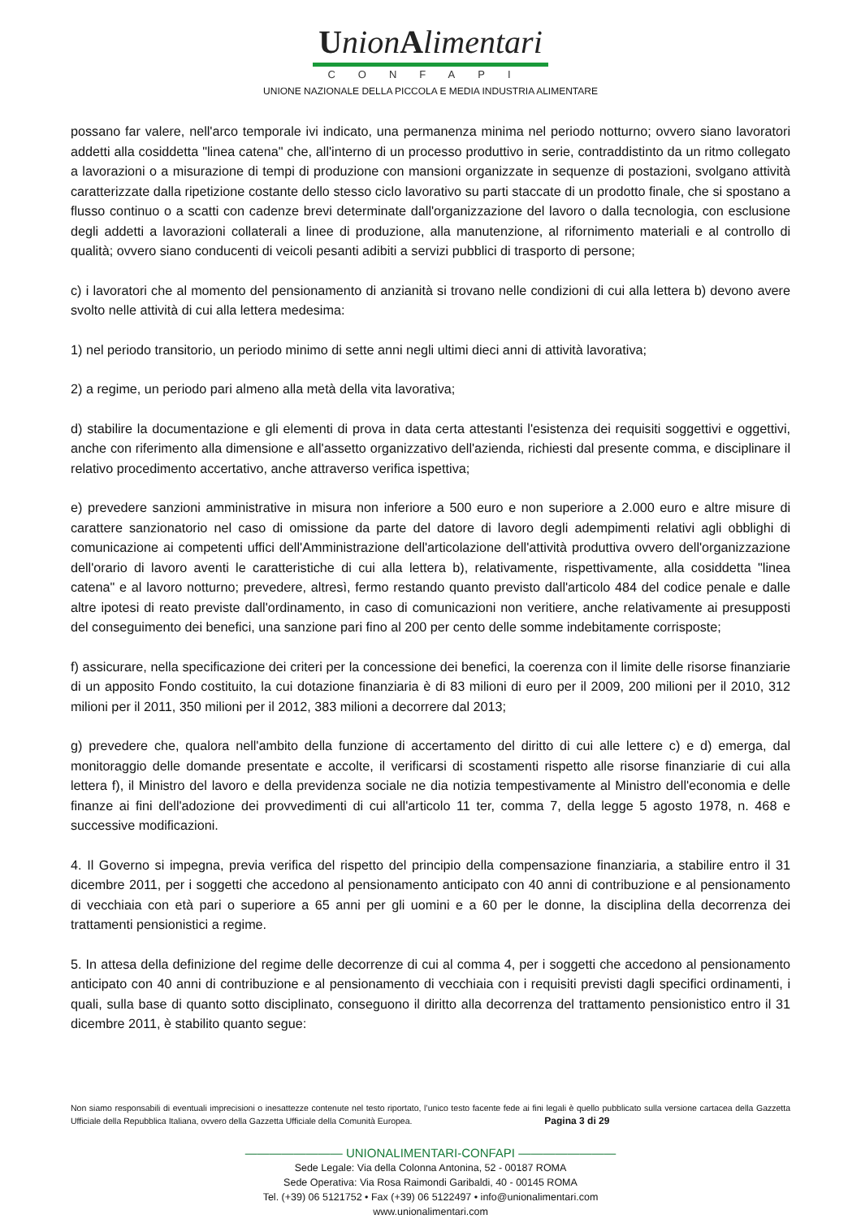UnionAlimentari
CONFAPI
UNIONE NAZIONALE DELLA PICCOLA E MEDIA INDUSTRIA ALIMENTARE
possano far valere, nell'arco temporale ivi indicato, una permanenza minima nel periodo notturno; ovvero siano lavoratori addetti alla cosiddetta "linea catena" che, all'interno di un processo produttivo in serie, contraddistinto da un ritmo collegato a lavorazioni o a misurazione di tempi di produzione con mansioni organizzate in sequenze di postazioni, svolgano attività caratterizzate dalla ripetizione costante dello stesso ciclo lavorativo su parti staccate di un prodotto finale, che si spostano a flusso continuo o a scatti con cadenze brevi determinate dall'organizzazione del lavoro o dalla tecnologia, con esclusione degli addetti a lavorazioni collaterali a linee di produzione, alla manutenzione, al rifornimento materiali e al controllo di qualità; ovvero siano conducenti di veicoli pesanti adibiti a servizi pubblici di trasporto di persone;
c) i lavoratori che al momento del pensionamento di anzianità si trovano nelle condizioni di cui alla lettera b) devono avere svolto nelle attività di cui alla lettera medesima:
1) nel periodo transitorio, un periodo minimo di sette anni negli ultimi dieci anni di attività lavorativa;
2) a regime, un periodo pari almeno alla metà della vita lavorativa;
d) stabilire la documentazione e gli elementi di prova in data certa attestanti l'esistenza dei requisiti soggettivi e oggettivi, anche con riferimento alla dimensione e all'assetto organizzativo dell'azienda, richiesti dal presente comma, e disciplinare il relativo procedimento accertativo, anche attraverso verifica ispettiva;
e) prevedere sanzioni amministrative in misura non inferiore a 500 euro e non superiore a 2.000 euro e altre misure di carattere sanzionatorio nel caso di omissione da parte del datore di lavoro degli adempimenti relativi agli obblighi di comunicazione ai competenti uffici dell'Amministrazione dell'articolazione dell'attività produttiva ovvero dell'organizzazione dell'orario di lavoro aventi le caratteristiche di cui alla lettera b), relativamente, rispettivamente, alla cosiddetta "linea catena" e al lavoro notturno; prevedere, altresì, fermo restando quanto previsto dall'articolo 484 del codice penale e dalle altre ipotesi di reato previste dall'ordinamento, in caso di comunicazioni non veritiere, anche relativamente ai presupposti del conseguimento dei benefici, una sanzione pari fino al 200 per cento delle somme indebitamente corrisposte;
f) assicurare, nella specificazione dei criteri per la concessione dei benefici, la coerenza con il limite delle risorse finanziarie di un apposito Fondo costituito, la cui dotazione finanziaria è di 83 milioni di euro per il 2009, 200 milioni per il 2010, 312 milioni per il 2011, 350 milioni per il 2012, 383 milioni a decorrere dal 2013;
g) prevedere che, qualora nell'ambito della funzione di accertamento del diritto di cui alle lettere c) e d) emerga, dal monitoraggio delle domande presentate e accolte, il verificarsi di scostamenti rispetto alle risorse finanziarie di cui alla lettera f), il Ministro del lavoro e della previdenza sociale ne dia notizia tempestivamente al Ministro dell'economia e delle finanze ai fini dell'adozione dei provvedimenti di cui all'articolo 11 ter, comma 7, della legge 5 agosto 1978, n. 468 e successive modificazioni.
4. Il Governo si impegna, previa verifica del rispetto del principio della compensazione finanziaria, a stabilire entro il 31 dicembre 2011, per i soggetti che accedono al pensionamento anticipato con 40 anni di contribuzione e al pensionamento di vecchiaia con età pari o superiore a 65 anni per gli uomini e a 60 per le donne, la disciplina della decorrenza dei trattamenti pensionistici a regime.
5. In attesa della definizione del regime delle decorrenze di cui al comma 4, per i soggetti che accedono al pensionamento anticipato con 40 anni di contribuzione e al pensionamento di vecchiaia con i requisiti previsti dagli specifici ordinamenti, i quali, sulla base di quanto sotto disciplinato, conseguono il diritto alla decorrenza del trattamento pensionistico entro il 31 dicembre 2011, è stabilito quanto segue:
Non siamo responsabili di eventuali imprecisioni o inesattezze contenute nel testo riportato, l’unico testo facente fede ai fini legali è quello pubblicato sulla versione cartacea della Gazzetta Ufficiale della Repubblica Italiana, ovvero della Gazzetta Ufficiale della Comunità Europea. Pagina 3 di 29
———————— UNIONALIMENTARI-CONFAPI ————————
Sede Legale: Via della Colonna Antonina, 52 - 00187 ROMA
Sede Operativa: Via Rosa Raimondi Garibaldi, 40 - 00145 ROMA
Tel. (+39) 06 5121752 • Fax (+39) 06 5122497 • info@unionalimentari.com
www.unionalimentari.com